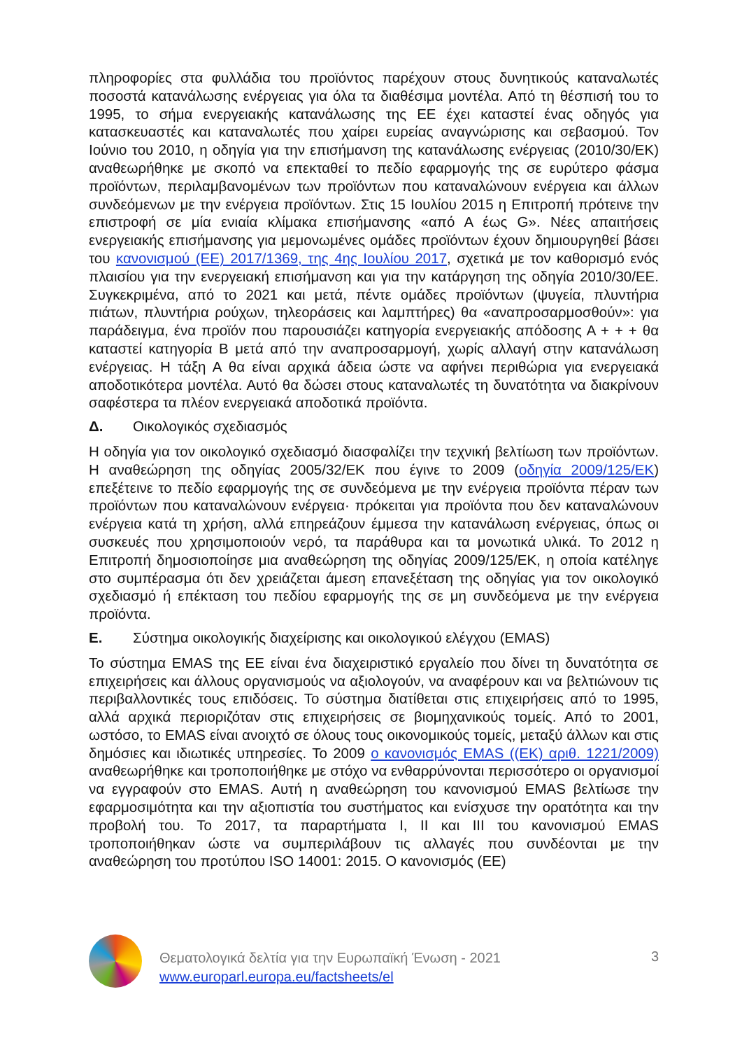πληροφορίες στα φυλλάδια του προϊόντος παρέχουν στους δυνητικούς καταναλωτές ποσοστά κατανάλωσης ενέργειας για όλα τα διαθέσιμα μοντέλα. Από τη θέσπισή του το 1995, το σήμα ενεργειακής κατανάλωσης της ΕΕ έχει καταστεί ένας οδηγός για κατασκευαστές και καταναλωτές που χαίρει ευρείας αναγνώρισης και σεβασμού. Τον Ιούνιο του 2010, η οδηγία για την επισήμανση της κατανάλωσης ενέργειας (2010/30/ΕΚ) αναθεωρήθηκε με σκοπό να επεκταθεί το πεδίο εφαρμογής της σε ευρύτερο φάσμα προϊόντων, περιλαμβανομένων των προϊόντων που καταναλώνουν ενέργεια και άλλων συνδεόμενων με την ενέργεια προϊόντων. Στις 15 Ιουλίου 2015 η Επιτροπή πρότεινε την επιστροφή σε μία ενιαία κλίμακα επισήμανσης «από Α έως G». Νέες απαιτήσεις ενεργειακής επισήμανσης για μεμονωμένες ομάδες προϊόντων έχουν δημιουργηθεί βάσει του κανονισμού (ΕΕ) 2017/1369, της 4ης Ιουλίου 2017, σχετικά με τον καθορισμό ενός πλαισίου για την ενεργειακή επισήμανση και για την κατάργηση της οδηγία 2010/30/ΕΕ. Συγκεκριμένα, από το 2021 και μετά, πέντε ομάδες προϊόντων (ψυγεία, πλυντήρια πιάτων, πλυντήρια ρούχων, τηλεοράσεις και λαμπτήρες) θα «αναπροσαρμοσθούν»: για παράδειγμα, ένα προϊόν που παρουσιάζει κατηγορία ενεργειακής απόδοσης Α + + + θα καταστεί κατηγορία Β μετά από την αναπροσαρμογή, χωρίς αλλαγή στην κατανάλωση ενέργειας. Η τάξη Α θα είναι αρχικά άδεια ώστε να αφήνει περιθώρια για ενεργειακά αποδοτικότερα μοντέλα. Αυτό θα δώσει στους καταναλωτές τη δυνατότητα να διακρίνουν σαφέστερα τα πλέον ενεργειακά αποδοτικά προϊόντα.
Δ. Οικολογικός σχεδιασμός
Η οδηγία για τον οικολογικό σχεδιασμό διασφαλίζει την τεχνική βελτίωση των προϊόντων. Η αναθεώρηση της οδηγίας 2005/32/ΕΚ που έγινε το 2009 (οδηγία 2009/125/ΕΚ) επεξέτεινε το πεδίο εφαρμογής της σε συνδεόμενα με την ενέργεια προϊόντα πέραν των προϊόντων που καταναλώνουν ενέργεια· πρόκειται για προϊόντα που δεν καταναλώνουν ενέργεια κατά τη χρήση, αλλά επηρεάζουν έμμεσα την κατανάλωση ενέργειας, όπως οι συσκευές που χρησιμοποιούν νερό, τα παράθυρα και τα μονωτικά υλικά. Το 2012 η Επιτροπή δημοσιοποίησε μια αναθεώρηση της οδηγίας 2009/125/ΕΚ, η οποία κατέληγε στο συμπέρασμα ότι δεν χρειάζεται άμεση επανεξέταση της οδηγίας για τον οικολογικό σχεδιασμό ή επέκταση του πεδίου εφαρμογής της σε μη συνδεόμενα με την ενέργεια προϊόντα.
Ε. Σύστημα οικολογικής διαχείρισης και οικολογικού ελέγχου (EMAS)
Το σύστημα EMAS της ΕΕ είναι ένα διαχειριστικό εργαλείο που δίνει τη δυνατότητα σε επιχειρήσεις και άλλους οργανισμούς να αξιολογούν, να αναφέρουν και να βελτιώνουν τις περιβαλλοντικές τους επιδόσεις. Το σύστημα διατίθεται στις επιχειρήσεις από το 1995, αλλά αρχικά περιοριζόταν στις επιχειρήσεις σε βιομηχανικούς τομείς. Από το 2001, ωστόσο, το EMAS είναι ανοιχτό σε όλους τους οικονομικούς τομείς, μεταξύ άλλων και στις δημόσιες και ιδιωτικές υπηρεσίες. Το 2009 ο κανονισμός EMAS ((ΕΚ) αριθ. 1221/2009) αναθεωρήθηκε και τροποποιήθηκε με στόχο να ενθαρρύνονται περισσότερο οι οργανισμοί να εγγραφούν στο EMAS. Αυτή η αναθεώρηση του κανονισμού EMAS βελτίωσε την εφαρμοσιμότητα και την αξιοπιστία του συστήματος και ενίσχυσε την ορατότητα και την προβολή του. Το 2017, τα παραρτήματα Ι, ΙΙ και ΙΙΙ του κανονισμού EMAS τροποποιήθηκαν ώστε να συμπεριλάβουν τις αλλαγές που συνδέονται με την αναθεώρηση του προτύπου ISO 14001: 2015. Ο κανονισμός (ΕΕ)
Θεματολογικά δελτία για την Ευρωπαϊκή Ένωση - 2021
www.europarl.europa.eu/factsheets/el
3